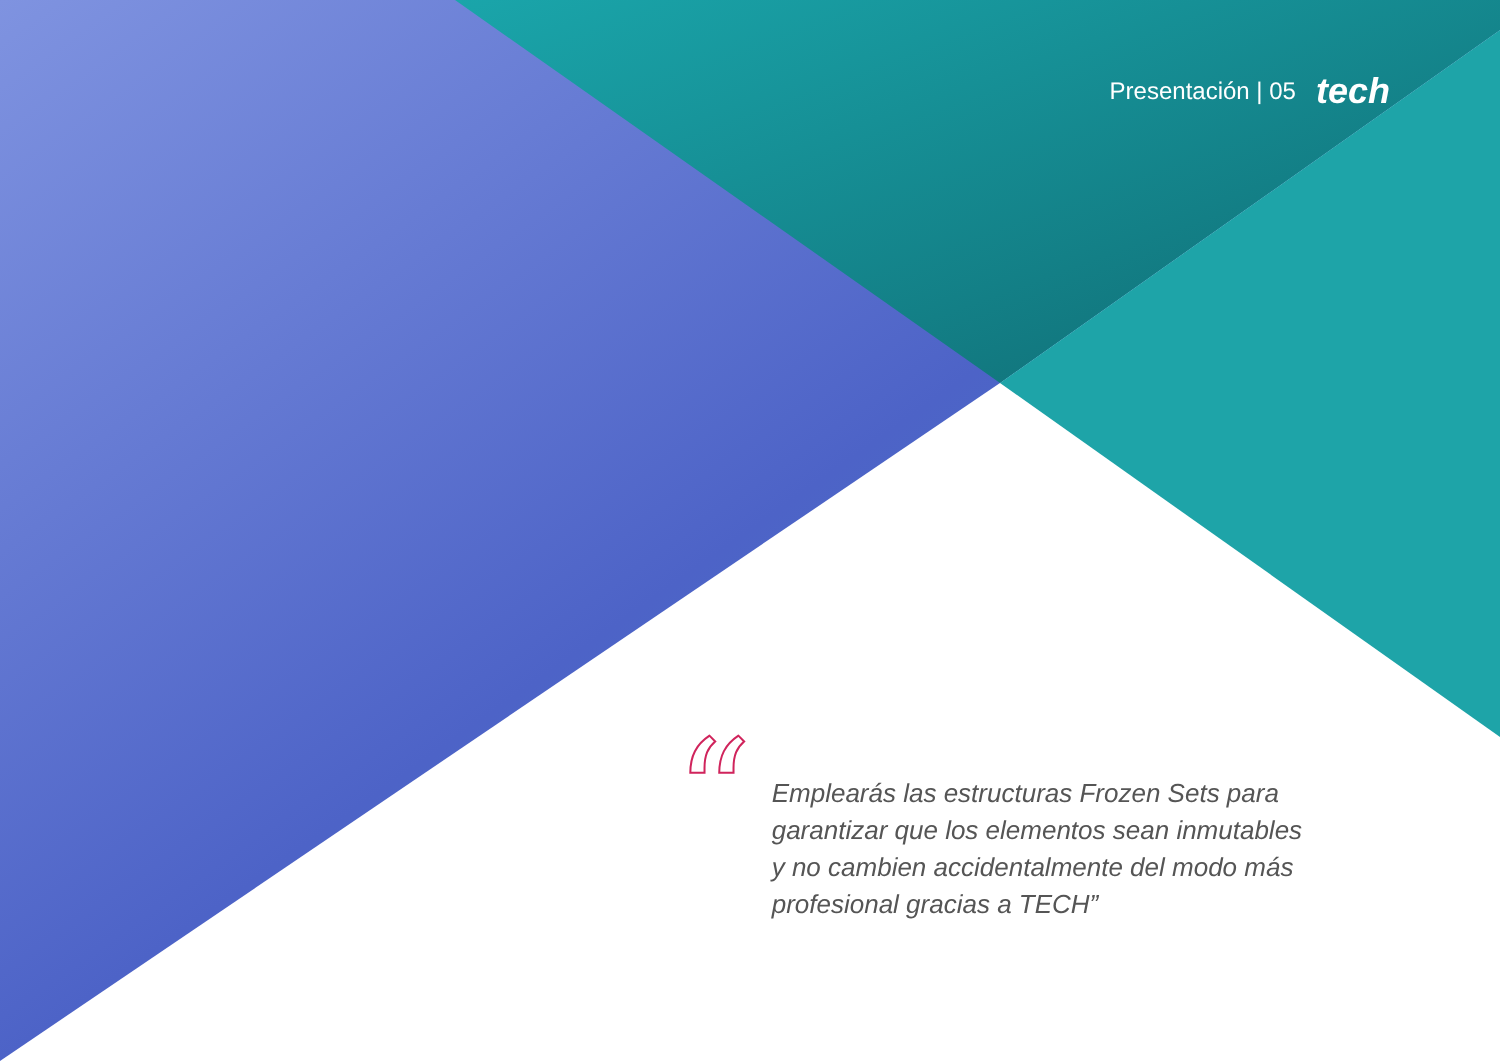Presentación | 05 tech
“
Emplearás las estructuras Frozen Sets para garantizar que los elementos sean inmutables y no cambien accidentalmente del modo más profesional gracias a TECH”